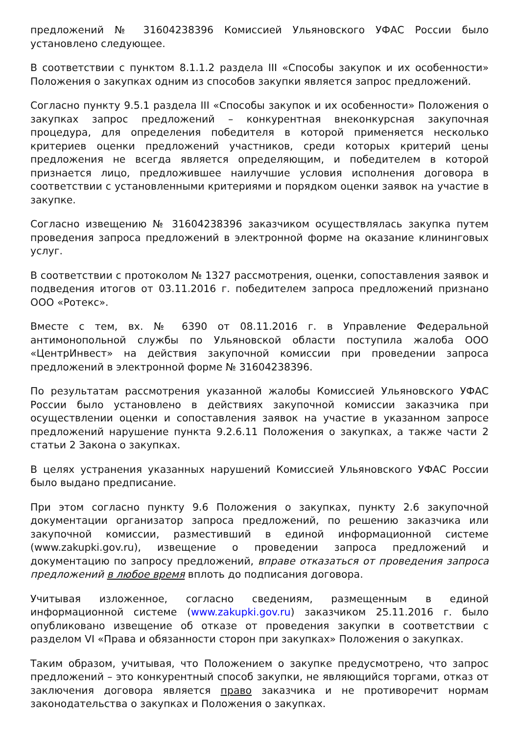предложений № 31604238396 Комиссией Ульяновского УФАС России было установлено следующее.
В соответствии с пунктом 8.1.1.2 раздела III «Способы закупок и их особенности» Положения о закупках одним из способов закупки является запрос предложений.
Согласно пункту 9.5.1 раздела III «Способы закупок и их особенности» Положения о закупках запрос предложений – конкурентная внеконкурсная закупочная процедура, для определения победителя в которой применяется несколько критериев оценки предложений участников, среди которых критерий цены предложения не всегда является определяющим, и победителем в которой признается лицо, предложившее наилучшие условия исполнения договора в соответствии с установленными критериями и порядком оценки заявок на участие в закупке.
Согласно извещению № 31604238396 заказчиком осуществлялась закупка путем проведения запроса предложений в электронной форме на оказание клининговых услуг.
В соответствии с протоколом № 1327 рассмотрения, оценки, сопоставления заявок и подведения итогов от 03.11.2016 г. победителем запроса предложений признано ООО «Ротекс».
Вместе с тем, вх. № 6390 от 08.11.2016 г. в Управление Федеральной антимонопольной службы по Ульяновской области поступила жалоба ООО «ЦентрИнвест» на действия закупочной комиссии при проведении запроса предложений в электронной форме № 31604238396.
По результатам рассмотрения указанной жалобы Комиссией Ульяновского УФАС России было установлено в действиях закупочной комиссии заказчика при осуществлении оценки и сопоставления заявок на участие в указанном запросе предложений нарушение пункта 9.2.6.11 Положения о закупках, а также части 2 статьи 2 Закона о закупках.
В целях устранения указанных нарушений Комиссией Ульяновского УФАС России было выдано предписание.
При этом согласно пункту 9.6 Положения о закупках, пункту 2.6 закупочной документации организатор запроса предложений, по решению заказчика или закупочной комиссии, разместивший в единой информационной системе (www.zakupki.gov.ru), извещение о проведении запроса предложений и документацию по запросу предложений, вправе отказаться от проведения запроса предложений в любое время вплоть до подписания договора.
Учитывая изложенное, согласно сведениям, размещенным в единой информационной системе (www.zakupki.gov.ru) заказчиком 25.11.2016 г. было опубликовано извещение об отказе от проведения закупки в соответствии с разделом VI «Права и обязанности сторон при закупках» Положения о закупках.
Таким образом, учитывая, что Положением о закупке предусмотрено, что запрос предложений – это конкурентный способ закупки, не являющийся торгами, отказ от заключения договора является право заказчика и не противоречит нормам законодательства о закупках и Положения о закупках.